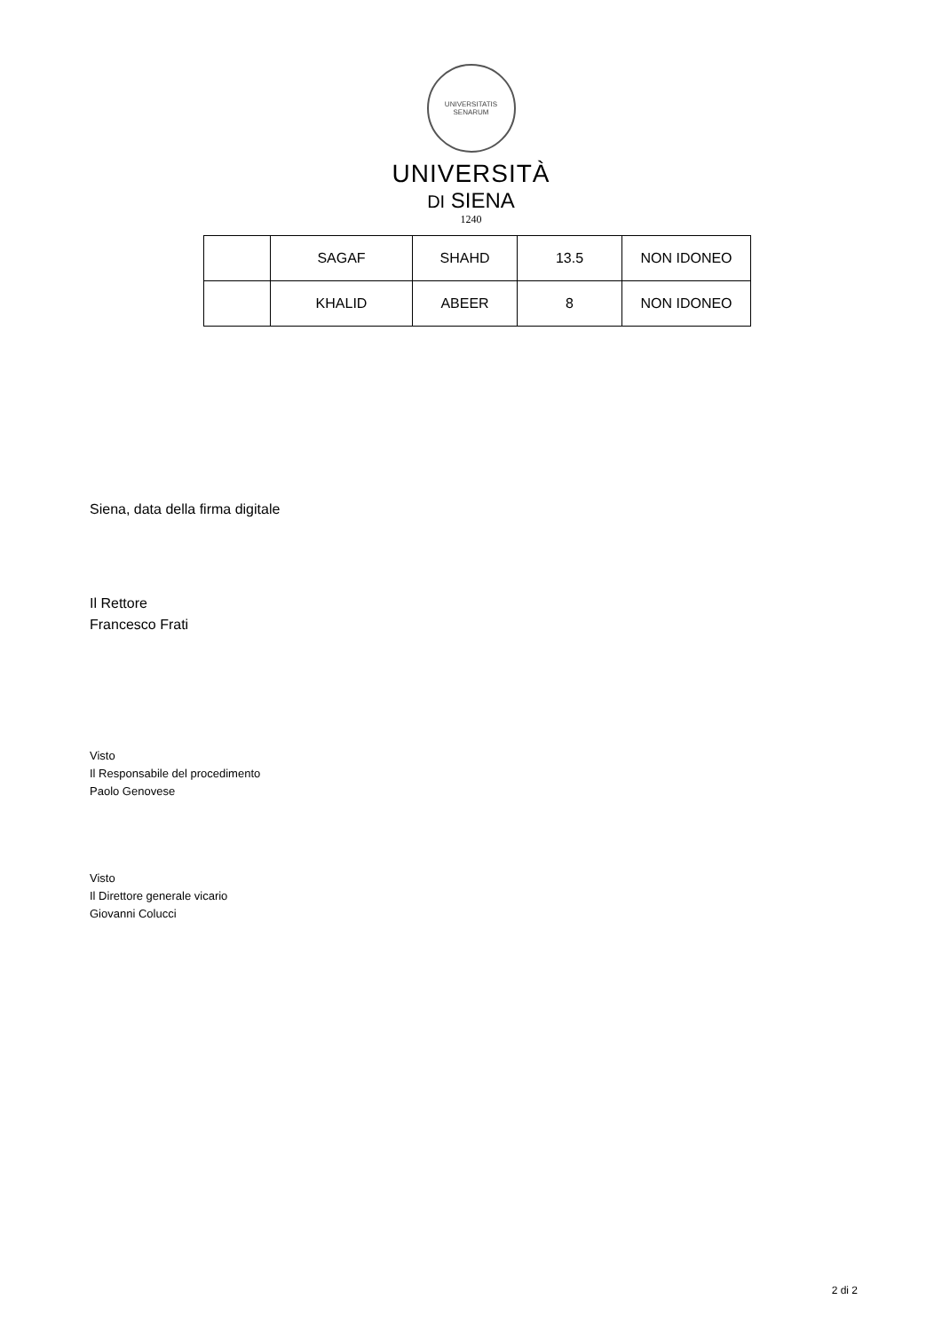UNIVERSITATIS SENARUM
UNIVERSITÀ
DI SIENA
1240
| | SAGAF | SHAHD | 13.5 | NON IDONEO |
| | KHALID | ABEER | 8 | NON IDONEO |
Siena, data della firma digitale
Il Rettore
Francesco Frati
Visto
Il Responsabile del procedimento
Paolo Genovese
Visto
Il Direttore generale vicario
Giovanni Colucci
2 di 2